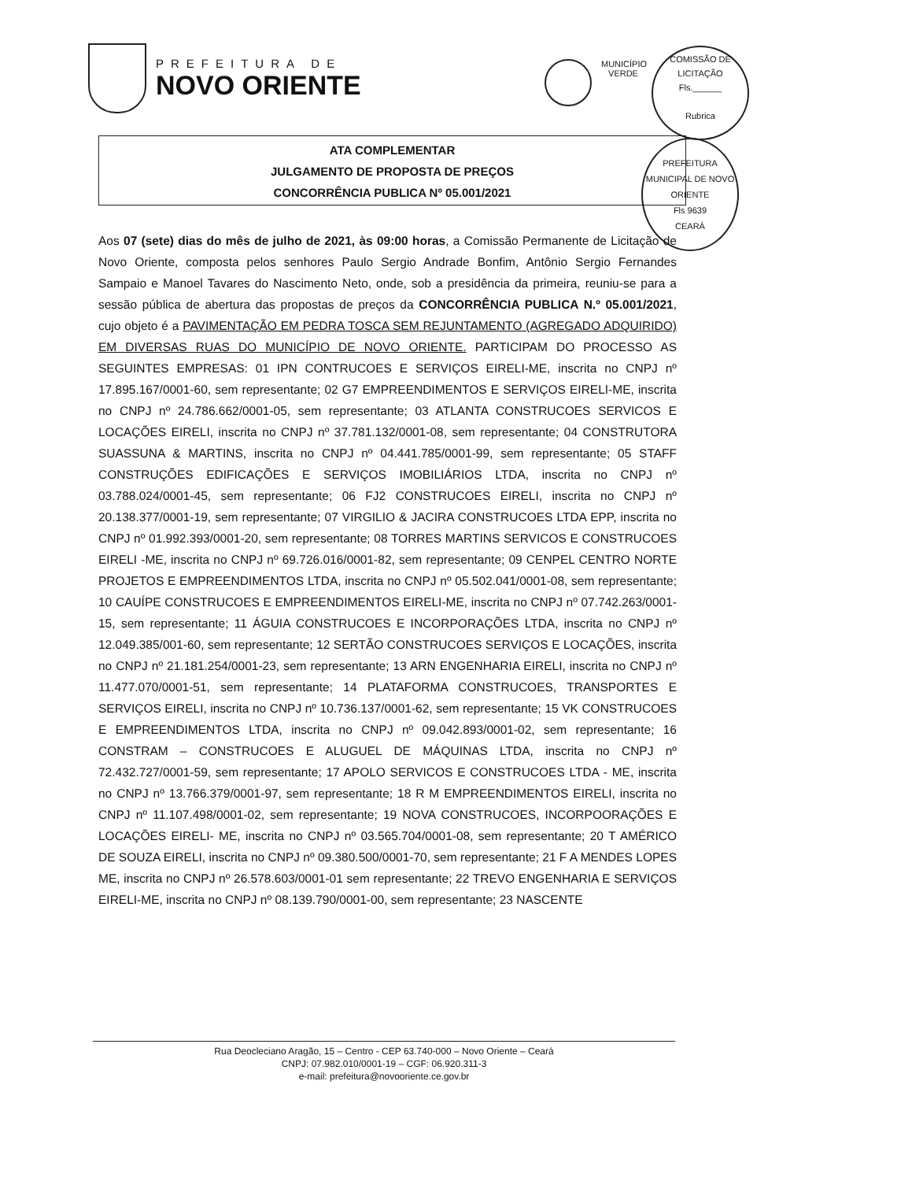PREFEITURA DE
NOVO ORIENTE
MUNICÍPIO VERDE
COMISSÃO DE LICITAÇÃO
Fls.______
Rubrica
PREFEITURA MUNICIPAL DE NOVO ORIENTE
Fls 9639
CEARÁ
ATA COMPLEMENTAR
JULGAMENTO DE PROPOSTA DE PREÇOS
CONCORRÊNCIA PUBLICA Nº 05.001/2021
Aos 07 (sete) dias do mês de julho de 2021, às 09:00 horas, a Comissão Permanente de Licitação de Novo Oriente, composta pelos senhores Paulo Sergio Andrade Bonfim, Antônio Sergio Fernandes Sampaio e Manoel Tavares do Nascimento Neto, onde, sob a presidência da primeira, reuniu-se para a sessão pública de abertura das propostas de preços da CONCORRÊNCIA PUBLICA N.º 05.001/2021, cujo objeto é a PAVIMENTAÇÃO EM PEDRA TOSCA SEM REJUNTAMENTO (AGREGADO ADQUIRIDO) EM DIVERSAS RUAS DO MUNICÍPIO DE NOVO ORIENTE. PARTICIPAM DO PROCESSO AS SEGUINTES EMPRESAS: 01 IPN CONTRUCOES E SERVIÇOS EIRELI-ME, inscrita no CNPJ nº 17.895.167/0001-60, sem representante; 02 G7 EMPREENDIMENTOS E SERVIÇOS EIRELI-ME, inscrita no CNPJ nº 24.786.662/0001-05, sem representante; 03 ATLANTA CONSTRUCOES SERVICOS E LOCAÇÕES EIRELI, inscrita no CNPJ nº 37.781.132/0001-08, sem representante; 04 CONSTRUTORA SUASSUNA & MARTINS, inscrita no CNPJ nº 04.441.785/0001-99, sem representante; 05 STAFF CONSTRUÇÕES EDIFICAÇÕES E SERVIÇOS IMOBILIÁRIOS LTDA, inscrita no CNPJ nº 03.788.024/0001-45, sem representante; 06 FJ2 CONSTRUCOES EIRELI, inscrita no CNPJ nº 20.138.377/0001-19, sem representante; 07 VIRGILIO & JACIRA CONSTRUCOES LTDA EPP, inscrita no CNPJ nº 01.992.393/0001-20, sem representante; 08 TORRES MARTINS SERVICOS E CONSTRUCOES EIRELI -ME, inscrita no CNPJ nº 69.726.016/0001-82, sem representante; 09 CENPEL CENTRO NORTE PROJETOS E EMPREENDIMENTOS LTDA, inscrita no CNPJ nº 05.502.041/0001-08, sem representante; 10 CAUÍPE CONSTRUCOES E EMPREENDIMENTOS EIRELI-ME, inscrita no CNPJ nº 07.742.263/0001-15, sem representante; 11 ÁGUIA CONSTRUCOES E INCORPORAÇÕES LTDA, inscrita no CNPJ nº 12.049.385/001-60, sem representante; 12 SERTÃO CONSTRUCOES SERVIÇOS E LOCAÇÕES, inscrita no CNPJ nº 21.181.254/0001-23, sem representante; 13 ARN ENGENHARIA EIRELI, inscrita no CNPJ nº 11.477.070/0001-51, sem representante; 14 PLATAFORMA CONSTRUCOES, TRANSPORTES E SERVIÇOS EIRELI, inscrita no CNPJ nº 10.736.137/0001-62, sem representante; 15 VK CONSTRUCOES E EMPREENDIMENTOS LTDA, inscrita no CNPJ nº 09.042.893/0001-02, sem representante; 16 CONSTRAM – CONSTRUCOES E ALUGUEL DE MÁQUINAS LTDA, inscrita no CNPJ nº 72.432.727/0001-59, sem representante; 17 APOLO SERVICOS E CONSTRUCOES LTDA - ME, inscrita no CNPJ nº 13.766.379/0001-97, sem representante; 18 R M EMPREENDIMENTOS EIRELI, inscrita no CNPJ nº 11.107.498/0001-02, sem representante; 19 NOVA CONSTRUCOES, INCORPOORAÇÕES E LOCAÇÕES EIRELI- ME, inscrita no CNPJ nº 03.565.704/0001-08, sem representante; 20 T AMÉRICO DE SOUZA EIRELI, inscrita no CNPJ nº 09.380.500/0001-70, sem representante; 21 F A MENDES LOPES ME, inscrita no CNPJ nº 26.578.603/0001-01 sem representante; 22 TREVO ENGENHARIA E SERVIÇOS EIRELI-ME, inscrita no CNPJ nº 08.139.790/0001-00, sem representante; 23 NASCENTE
Rua Deocleciano Aragão, 15 – Centro - CEP 63.740-000 – Novo Oriente – Ceará
CNPJ: 07.982.010/0001-19 – CGF: 06.920.311-3
e-mail: prefeitura@novooriente.ce.gov.br